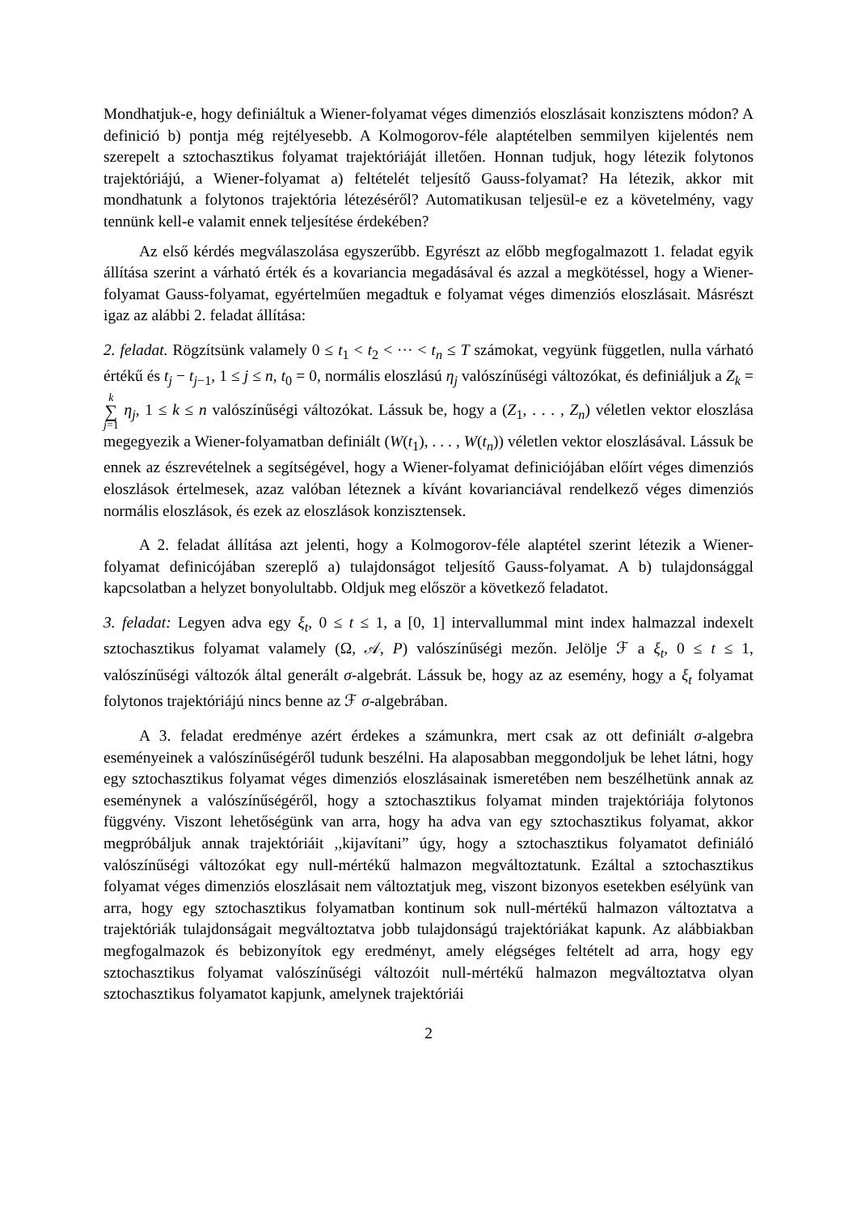Mondhatjuk-e, hogy definiáltuk a Wiener-folyamat véges dimenziós eloszlásait konzisztens módon? A definició b) pontja még rejtélyesebb. A Kolmogorov-féle alaptételben semmilyen kijelentés nem szerepelt a sztochasztikus folyamat trajektóriáját illetően. Honnan tudjuk, hogy létezik folytonos trajektóriájú, a Wiener-folyamat a) feltételét teljesítő Gauss-folyamat? Ha létezik, akkor mit mondhatunk a folytonos trajektória létezéséről? Automatikusan teljesül-e ez a követelmény, vagy tennünk kell-e valamit ennek teljesítése érdekében?
Az első kérdés megválaszolása egyszerűbb. Egyrészt az előbb megfogalmazott 1. feladat egyik állítása szerint a várható érték és a kovariancia megadásával és azzal a megkötéssel, hogy a Wiener-folyamat Gauss-folyamat, egyértelműen megadtuk e folyamat véges dimenziós eloszlásait. Másrészt igaz az alábbi 2. feladat állítása:
2. feladat. Rögzítsünk valamely 0 ≤ t<sub>1</sub> < t<sub>2</sub> < ··· < t<sub>n</sub> ≤ T számokat, vegyünk független, nulla várható értékű és t<sub>j</sub> − t<sub>j−1</sub>, 1 ≤ j ≤ n, t<sub>0</sub> = 0, normális eloszlású η<sub>j</sub> valószínűségi változókat, és definiáljuk a Z<sub>k</sub> = k ∑ j=1 η<sub>j</sub>, 1 ≤ k ≤ n valószínűségi változókat. Lássuk be, hogy a (Z<sub>1</sub>, . . . , Z<sub>n</sub>) véletlen vektor eloszlása megegyezik a Wiener-folyamatban definiált (W(t<sub>1</sub>), . . . , W(t<sub>n</sub>)) véletlen vektor eloszlásával. Lássuk be ennek az észrevételnek a segítségével, hogy a Wiener-folyamat definiciójában előírt véges dimenziós eloszlások értelmesek, azaz valóban léteznek a kívánt kovarianciával rendelkező véges dimenziós normális eloszlások, és ezek az eloszlások konzisztensek.
A 2. feladat állítása azt jelenti, hogy a Kolmogorov-féle alaptétel szerint létezik a Wiener-folyamat definicójában szereplő a) tulajdonságot teljesítő Gauss-folyamat. A b) tulajdonsággal kapcsolatban a helyzet bonyolultabb. Oldjuk meg először a következő feladatot.
3. feladat: Legyen adva egy ξ<sub>t</sub>, 0 ≤ t ≤ 1, a [0, 1] intervallummal mint index halmazzal indexelt sztochasztikus folyamat valamely (Ω, 𝒜, P) valószínűségi mezőn. Jelölje ℱ a ξ<sub>t</sub>, 0 ≤ t ≤ 1, valószínűségi változók által generált σ-algebrát. Lássuk be, hogy az az esemény, hogy a ξ<sub>t</sub> folyamat folytonos trajektóriájú nincs benne az ℱ σ-algebrában.
A 3. feladat eredménye azért érdekes a számunkra, mert csak az ott definiált σ-algebra eseményeinek a valószínűségéről tudunk beszélni. Ha alaposabban meggondoljuk be lehet látni, hogy egy sztochasztikus folyamat véges dimenziós eloszlásainak ismeretében nem beszélhetünk annak az eseménynek a valószínűségéről, hogy a sztochasztikus folyamat minden trajektóriája folytonos függvény. Viszont lehetőségünk van arra, hogy ha adva van egy sztochasztikus folyamat, akkor megpróbáljuk annak trajektóriáit ,,kijavítani” úgy, hogy a sztochasztikus folyamatot definiáló valószínűségi változókat egy null-mértékű halmazon megváltoztatunk. Ezáltal a sztochasztikus folyamat véges dimenziós eloszlásait nem változtatjuk meg, viszont bizonyos esetekben esélyünk van arra, hogy egy sztochasztikus folyamatban kontinum sok null-mértékű halmazon változtatva a trajektóriák tulajdonságait megváltoztatva jobb tulajdonságú trajektóriákat kapunk. Az alábbiakban megfogalmazok és bebizonyítok egy eredményt, amely elégséges feltételt ad arra, hogy egy sztochasztikus folyamat valószínűségi változóit null-mértékű halmazon megváltoztatva olyan sztochasztikus folyamatot kapjunk, amelynek trajektóriái
2